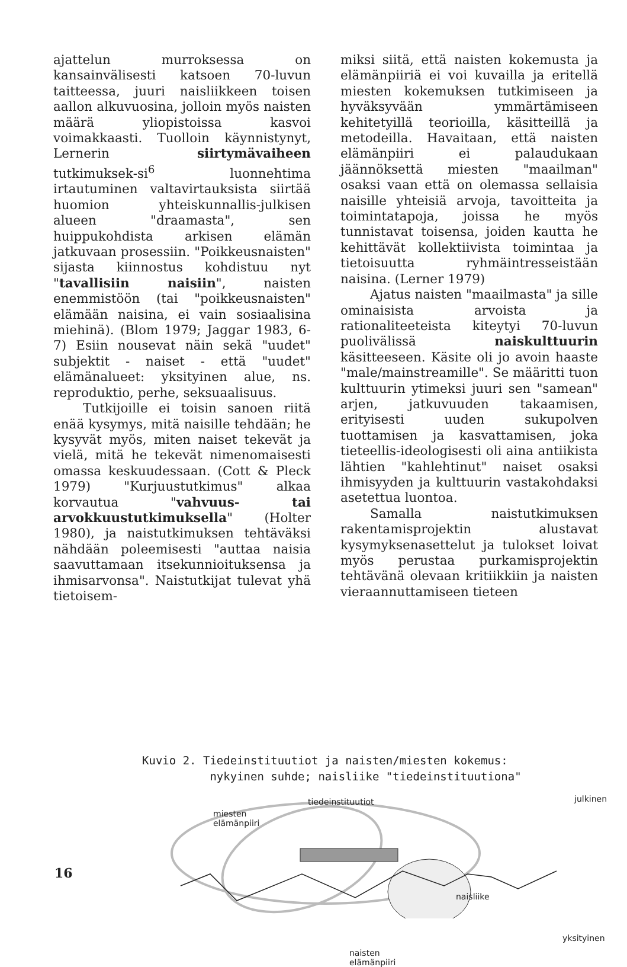ajattelun murroksessa on kansainvälisesti katsoen 70-luvun taitteessa, juuri naisliikkeen toisen aallon alkuvuosina, jolloin myös naisten määrä yliopistoissa kasvoi voimakkaasti. Tuolloin käynnistynyt, Lernerin siirtymävaiheen tutkimuksek-si<sup>6</sup> luonnehtima irtautuminen valtavirtauksista siirtää huomion yhteiskunnallis-julkisen alueen "draamasta", sen huippukohdista arkisen elämän jatkuvaan prosessiin. "Poikkeusnaisten" sijasta kiinnostus kohdistuu nyt "tavallisiin naisiin", naisten enemmistöön (tai "poikkeusnaisten" elämään naisina, ei vain sosiaalisina miehinä). (Blom 1979; Jaggar 1983, 6-7) Esiin nousevat näin sekä "uudet" subjektit - naiset - että "uudet" elämänalueet: yksityinen alue, ns. reproduktio, perhe, seksuaalisuus.
Tutkijoille ei toisin sanoen riitä enää kysymys, mitä naisille tehdään; he kysyvät myös, miten naiset tekevät ja vielä, mitä he tekevät nimenomaisesti omassa keskuudessaan. (Cott & Pleck 1979) "Kurjuustutkimus" alkaa korvautua "vahvuus- tai arvokkuustutkimuksella" (Holter 1980), ja naistutkimuksen tehtäväksi nähdään poleemisesti "auttaa naisia saavuttamaan itsekunnioituksensa ja ihmisarvonsa". Naistutkijat tulevat yhä tietoisem-
miksi siitä, että naisten kokemusta ja elämänpiiriä ei voi kuvailla ja eritellä miesten kokemuksen tutkimiseen ja hyväksyvään ymmärtämiseen kehitetyillä teorioilla, käsitteillä ja metodeilla. Havaitaan, että naisten elämänpiiri ei palaudukaan jäännöksettä miesten "maailman" osaksi vaan että on olemassa sellaisia naisille yhteisiä arvoja, tavoitteita ja toimintatapoja, joissa he myös tunnistavat toisensa, joiden kautta he kehittävät kollektiivista toimintaa ja tietoisuutta ryhmäintresseistään naisina. (Lerner 1979)
Ajatus naisten "maailmasta" ja sille ominaisista arvoista ja rationaliteeteista kiteytyi 70-luvun puolivälissä naiskulttuurin käsitteeseen. Käsite oli jo avoin haaste "male/mainstreamille". Se määritti tuon kulttuurin ytimeksi juuri sen "samean" arjen, jatkuvuuden takaamisen, erityisesti uuden sukupolven tuottamisen ja kasvattamisen, joka tieteellis-ideologisesti oli aina antiikista lähtien "kahlehtinut" naiset osaksi ihmisyyden ja kulttuurin vastakohdaksi asetettua luontoa.
Samalla naistutkimuksen rakentamisprojektin alustavat kysymyksenasettelut ja tulokset loivat myös perustaa purkamisprojektin tehtävänä olevaan kritiikkiin ja naisten vieraannuttamiseen tieteen
Kuvio 2. Tiedeinstituutiot ja naisten/miesten kokemus:
nykyinen suhde; naisliike "tiedeinstituutiona"
tiedeinstituutiot
miesten
elämänpiiri
julkinen
naisliike
yksityinen
naisten
elämänpiiri
16